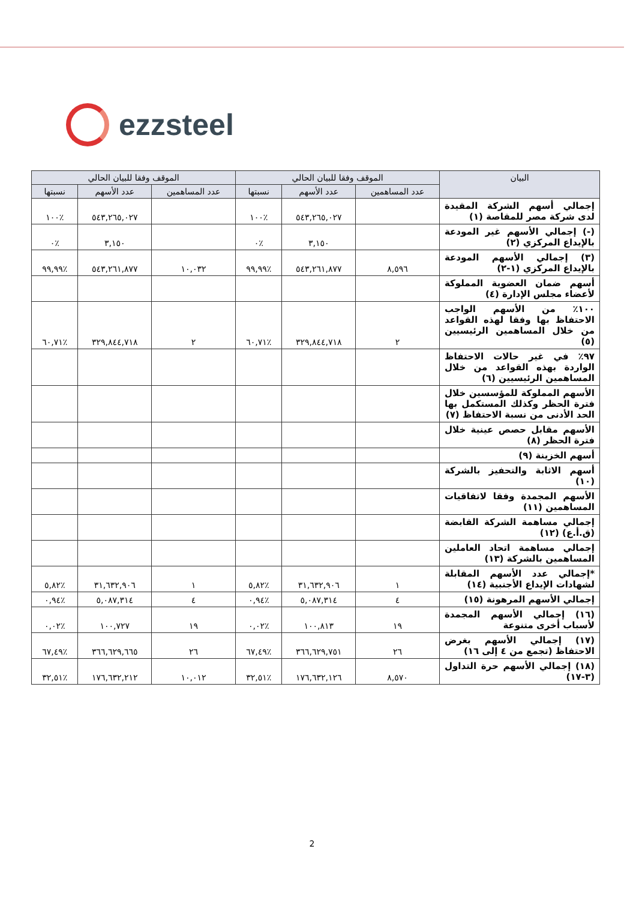ezzsteel
| البيان | الموقف وفقا للبيان الحالي | | | الموقف وفقا للبيان الحالي | | |
| --- | --- | --- | --- | --- | --- | --- |
| | عدد المساهمين | عدد الأسهم | نسبتها | عدد المساهمين | عدد الأسهم | نسبتها |
| إجمالي أسهم الشركة المقيدة لدى شركة مصر للمقاصة (١) | | ٥٤٣,٢٦٥,٠٢٧ | ٪١٠٠ | | ٥٤٣,٢٦٥,٠٢٧ | ٪١٠٠ |
| (-) إجمالي الأسهم غير المودعة بالإيداع المركزي (٢) | | ٣,١٥٠ | ٪٠ | | ٣,١٥٠ | ٪٠ |
| (٣) إجمالي الأسهم المودعة بالإيداع المركزي (١-٢) | ٨,٥٩٦ | ٥٤٣,٢٦١,٨٧٧ | ٪٩٩,٩٩ | ١٠,٠٣٢ | ٥٤٣,٢٦١,٨٧٧ | ٪٩٩,٩٩ |
| أسهم ضمان العضوية المملوكة لأعضاء مجلس الإدارة (٤) | | | | | | |
| ١٠٠٪ من الأسهم الواجب الاحتفاظ بها وفقا لهذه القواعد من خلال المساهمين الرئيسيين (٥) | ٢ | ٣٢٩,٨٤٤,٧١٨ | ٪٦٠,٧١ | ٢ | ٣٢٩,٨٤٤,٧١٨ | ٪٦٠,٧١ |
| ٩٧٪ في غير حالات الاحتفاظ الواردة بهذه القواعد من خلال المساهمين الرئيسيين (٦) | | | | | | |
| الأسهم المملوكة للمؤسسين خلال فترة الحظر وكذلك المستكمل بها الحد الأدنى من نسبة الاحتفاظ (٧) | | | | | | |
| الأسهم مقابل حصص عينية خلال فترة الحظر (٨) | | | | | | |
| أسهم الخزينة (٩) | | | | | | |
| أسهم الاثابة والتحفيز بالشركة (١٠) | | | | | | |
| الأسهم المجمدة وفقا لاتفاقيات المساهمين (١١) | | | | | | |
| إجمالي مساهمة الشركة القابضة (ق.أ.ع) (١٢) | | | | | | |
| إجمالي مساهمة اتحاد العاملين المساهمين بالشركة (١٣) | | | | | | |
| *إجمالي عدد الأسهم المقابلة لشهادات الإيداع الأجنبية (١٤) | ١ | ٣١,٦٣٢,٩٠٦ | ٪٥,٨٢ | ١ | ٣١,٦٣٢,٩٠٦ | ٪٥,٨٢ |
| إجمالي الأسهم المرهونة (١٥) | ٤ | ٥,٠٨٧,٣١٤ | ٪٠,٩٤ | ٤ | ٥,٠٨٧,٣١٤ | ٪٠,٩٤ |
| (١٦) إجمالي الأسهم المجمدة لأسباب أخرى متنوعة | ١٩ | ١٠٠,٨١٣ | ٪٠,٠٢ | ١٩ | ١٠٠,٧٢٧ | ٪٠,٠٢ |
| (١٧) إجمالي الأسهم بغرض الاحتفاظ (تجمع من ٤ إلى ١٦) | ٢٦ | ٣٦٦,٦٢٩,٧٥١ | ٪٦٧,٤٩ | ٢٦ | ٣٦٦,٦٢٩,٦٦٥ | ٪٦٧,٤٩ |
| (١٨) إجمالي الأسهم حرة التداول (٣-١٧) | ٨,٥٧٠ | ١٧٦,٦٣٢,١٢٦ | ٪٣٢,٥١ | ١٠,٠١٢ | ١٧٦,٦٣٢,٢١٢ | ٪٣٢,٥١ |
2